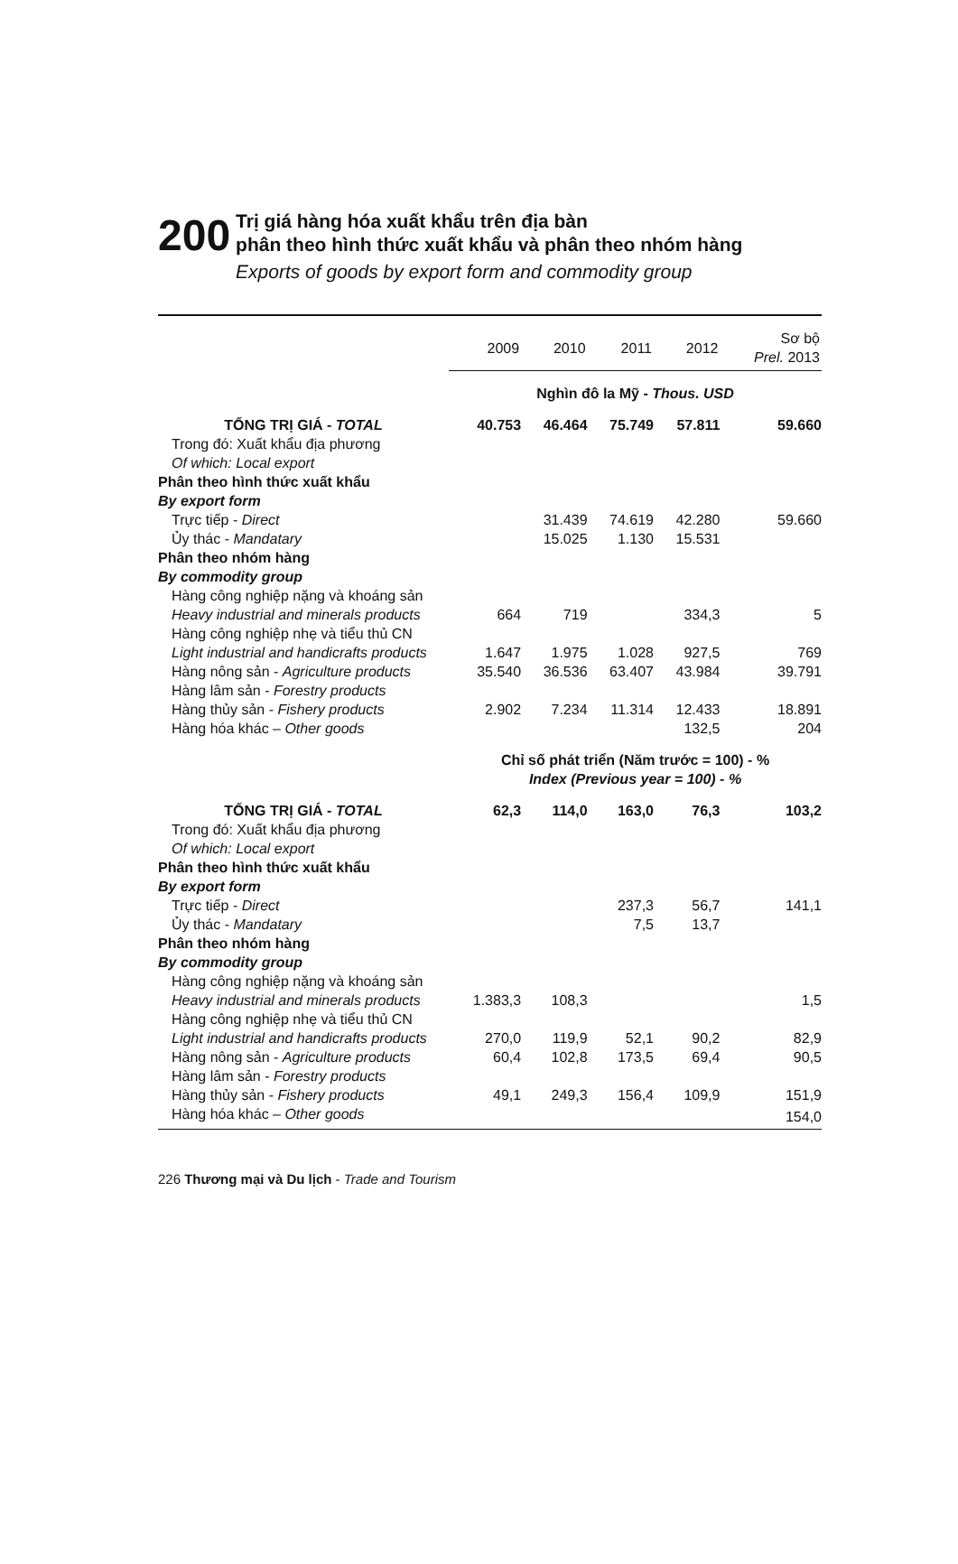200
Trị giá hàng hóa xuất khẩu trên địa bàn
phân theo hình thức xuất khẩu và phân theo nhóm hàng
Exports of goods by export form and commodity group
| | 2009 | 2010 | 2011 | 2012 | Sơ bộ Prel. 2013 |
| --- | --- | --- | --- | --- | --- |
| | Nghìn đô la Mỹ - Thous. USD | | | | |
| TỔNG TRỊ GIÁ - TOTAL | 40.753 | 46.464 | 75.749 | 57.811 | 59.660 |
| Trong đó: Xuất khẩu địa phương Of which: Local export | | | | | |
| Phân theo hình thức xuất khẩu By export form | | | | | |
| Trực tiếp - Direct | | 31.439 | 74.619 | 42.280 | 59.660 |
| Ủy thác - Mandatary | | 15.025 | 1.130 | 15.531 | |
| Phân theo nhóm hàng By commodity group | | | | | |
| Hàng công nghiệp nặng và khoáng sản Heavy industrial and minerals products | 664 | 719 | | 334,3 | 5 |
| Hàng công nghiệp nhẹ và tiểu thủ CN Light industrial and handicrafts products | 1.647 | 1.975 | 1.028 | 927,5 | 769 |
| Hàng nông sản - Agriculture products | 35.540 | 36.536 | 63.407 | 43.984 | 39.791 |
| Hàng lâm sản - Forestry products | | | | | |
| Hàng thủy sản - Fishery products | 2.902 | 7.234 | 11.314 | 12.433 | 18.891 |
| Hàng hóa khác – Other goods | | | | 132,5 | 204 |
| | Chỉ số phát triển (Năm trước = 100) - % Index (Previous year = 100) - % | | | | |
| TỔNG TRỊ GIÁ - TOTAL | 62,3 | 114,0 | 163,0 | 76,3 | 103,2 |
| Trong đó: Xuất khẩu địa phương Of which: Local export | | | | | |
| Phân theo hình thức xuất khẩu By export form | | | | | |
| Trực tiếp - Direct | | | 237,3 | 56,7 | 141,1 |
| Ủy thác - Mandatary | | | 7,5 | 13,7 | |
| Phân theo nhóm hàng By commodity group | | | | | |
| Hàng công nghiệp nặng và khoáng sản Heavy industrial and minerals products | 1.383,3 | 108,3 | | | 1,5 |
| Hàng công nghiệp nhẹ và tiểu thủ CN Light industrial and handicrafts products | 270,0 | 119,9 | 52,1 | 90,2 | 82,9 |
| Hàng nông sản - Agriculture products | 60,4 | 102,8 | 173,5 | 69,4 | 90,5 |
| Hàng lâm sản - Forestry products | | | | | |
| Hàng thủy sản - Fishery products | 49,1 | 249,3 | 156,4 | 109,9 | 151,9 |
| Hàng hóa khác – Other goods | | | | | 154,0 |
226 Thương mại và Du lịch - Trade and Tourism